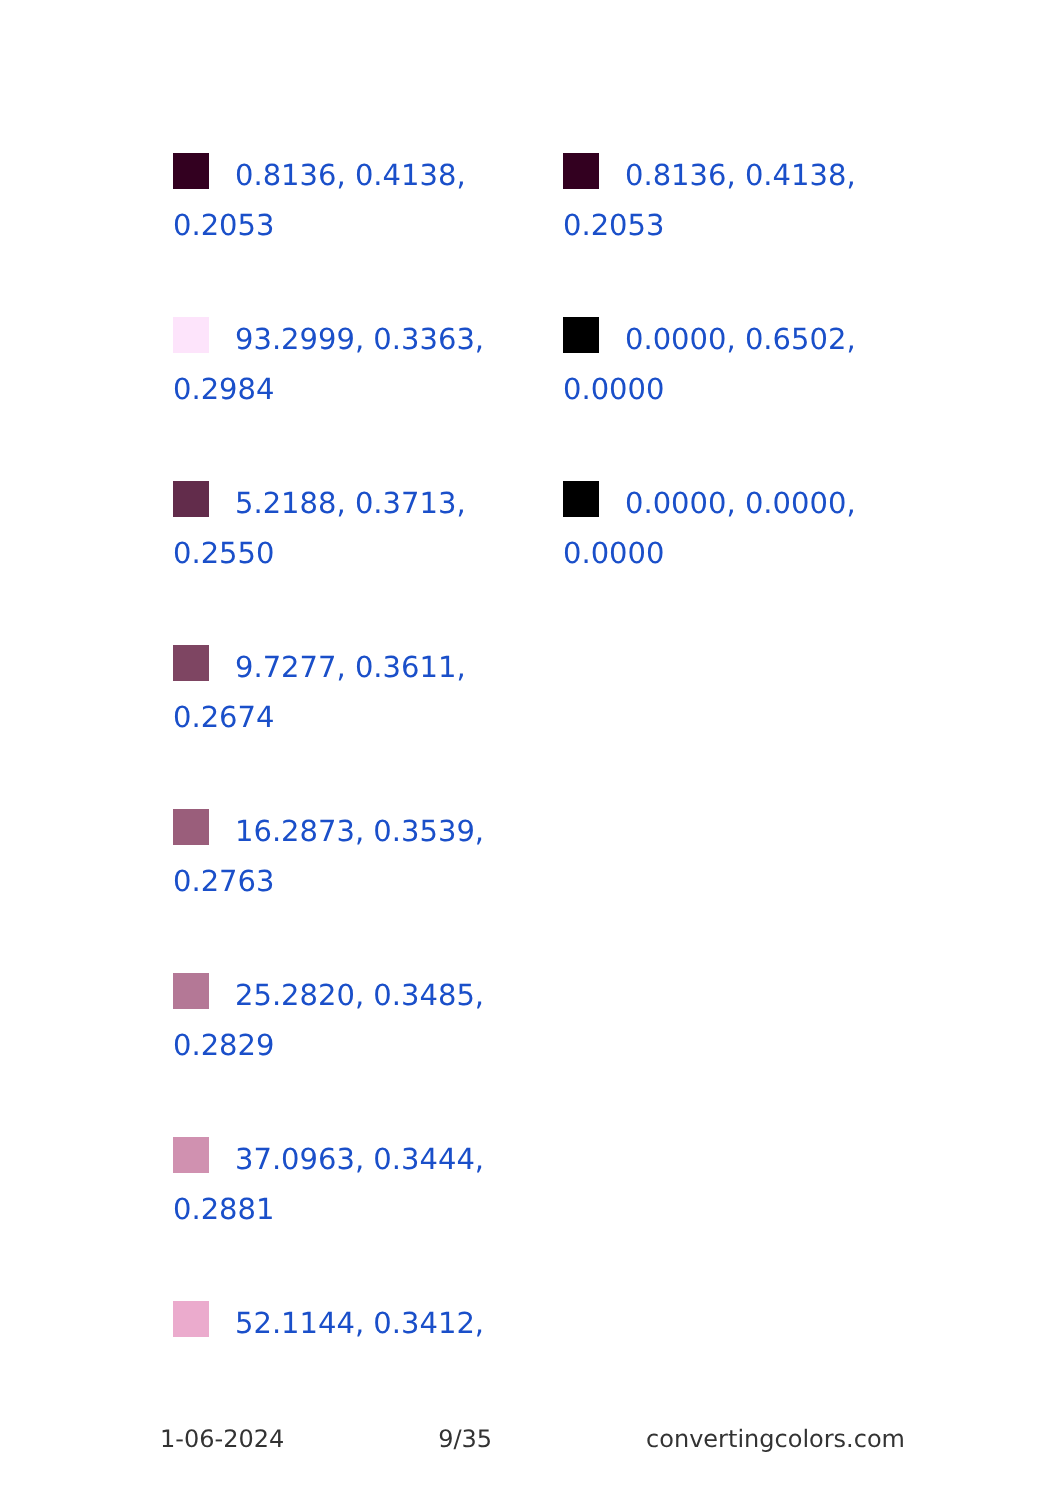0.8136, 0.4138,
0.2053
93.2999, 0.3363,
0.2984
5.2188, 0.3713,
0.2550
9.7277, 0.3611,
0.2674
16.2873, 0.3539,
0.2763
25.2820, 0.3485,
0.2829
37.0963, 0.3444,
0.2881
52.1144, 0.3412,
0.8136, 0.4138,
0.2053
0.0000, 0.6502,
0.0000
0.0000, 0.0000,
0.0000
1-06-2024 9/35 convertingcolors.com